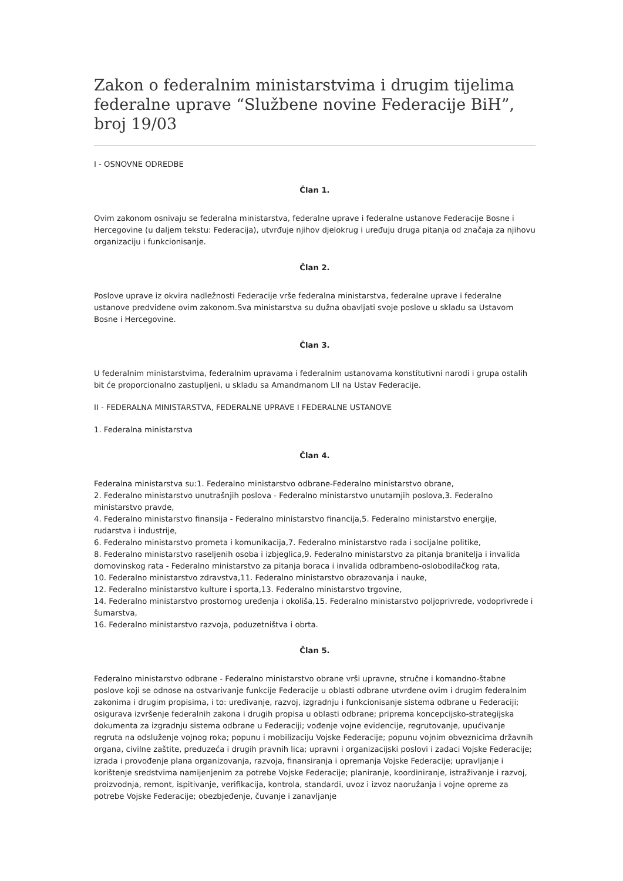Zakon o federalnim ministarstvima i drugim tijelima federalne uprave “Službene novine Federacije BiH”, broj 19/03
I - OSNOVNE ODREDBE
Član 1.
Ovim zakonom osnivaju se federalna ministarstva, federalne uprave i federalne ustanove Federacije Bosne i Hercegovine (u daljem tekstu: Federacija), utvrđuje njihov djelokrug i uređuju druga pitanja od značaja za njihovu organizaciju i funkcionisanje.
Član 2.
Poslove uprave iz okvira nadležnosti Federacije vrše federalna ministarstva, federalne uprave i federalne ustanove predviđene ovim zakonom.Sva ministarstva su dužna obavljati svoje poslove u skladu sa Ustavom Bosne i Hercegovine.
Član 3.
U federalnim ministarstvima, federalnim upravama i federalnim ustanovama konstitutivni narodi i grupa ostalih bit će proporcionalno zastupljeni, u skladu sa Amandmanom LII na Ustav Federacije.
II - FEDERALNA MINISTARSTVA, FEDERALNE UPRAVE I FEDERALNE USTANOVE
1. Federalna ministarstva
Član 4.
Federalna ministarstva su:1. Federalno ministarstvo odbrane-Federalno ministarstvo obrane,
2. Federalno ministarstvo unutrašnjih poslova - Federalno ministarstvo unutarnjih poslova,3. Federalno ministarstvo pravde,
4. Federalno ministarstvo finansija - Federalno ministarstvo financija,5. Federalno ministarstvo energije, rudarstva i industrije,
6. Federalno ministarstvo prometa i komunikacija,7. Federalno ministarstvo rada i socijalne politike,
8. Federalno ministarstvo raseljenih osoba i izbjeglica,9. Federalno ministarstvo za pitanja branitelja i invalida domovinskog rata - Federalno ministarstvo za pitanja boraca i invalida odbrambeno-oslobodilačkog rata,
10. Federalno ministarstvo zdravstva,11. Federalno ministarstvo obrazovanja i nauke,
12. Federalno ministarstvo kulture i sporta,13. Federalno ministarstvo trgovine,
14. Federalno ministarstvo prostornog uređenja i okoliša,15. Federalno ministarstvo poljoprivrede, vodoprivrede i šumarstva,
16. Federalno ministarstvo razvoja, poduzetništva i obrta.
Član 5.
Federalno ministarstvo odbrane - Federalno ministarstvo obrane vrši upravne, stručne i komandno-štabne poslove koji se odnose na ostvarivanje funkcije Federacije u oblasti odbrane utvrđene ovim i drugim federalnim zakonima i drugim propisima, i to: uređivanje, razvoj, izgradnju i funkcionisanje sistema odbrane u Federaciji; osigurava izvršenje federalnih zakona i drugih propisa u oblasti odbrane; priprema koncepcijsko-strategijska dokumenta za izgradnju sistema odbrane u Federaciji; vođenje vojne evidencije, regrutovanje, upućivanje regruta na odsluženje vojnog roka; popunu i mobilizaciju Vojske Federacije; popunu vojnim obveznicima državnih organa, civilne zaštite, preduzeća i drugih pravnih lica; upravni i organizacijski poslovi i zadaci Vojske Federacije; izrada i provođenje plana organizovanja, razvoja, finansiranja i opremanja Vojske Federacije; upravljanje i korištenje sredstvima namijenjenim za potrebe Vojske Federacije; planiranje, koordiniranje, istraživanje i razvoj, proizvodnja, remont, ispitivanje, verifikacija, kontrola, standardi, uvoz i izvoz naoružanja i vojne opreme za potrebe Vojske Federacije; obezbjeđenje, čuvanje i zanavljanje